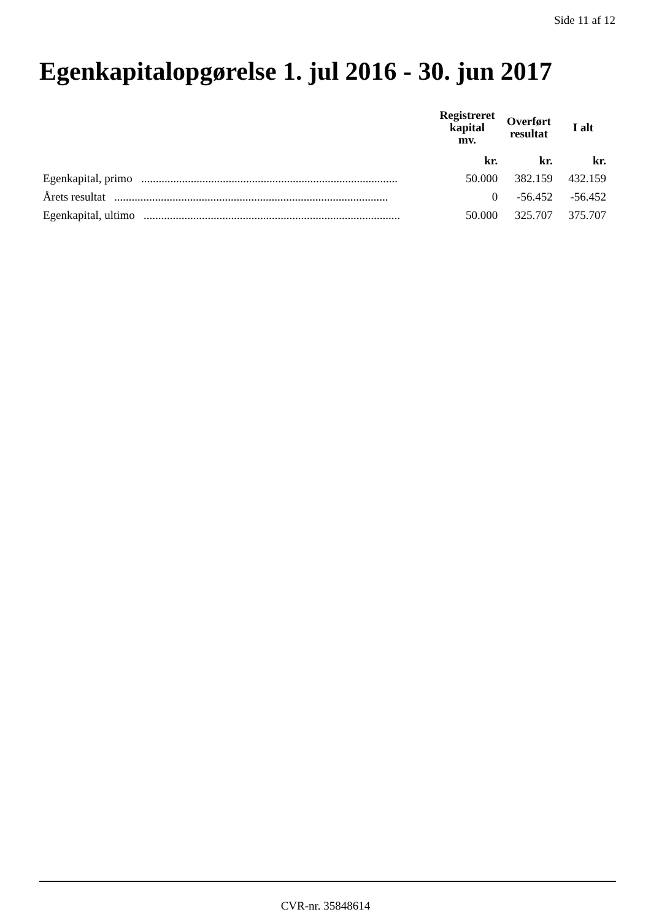Side 11 af 12
Egenkapitalopgørelse 1. jul 2016 - 30. jun 2017
| | Registreret kapital mv. | Overført resultat | I alt |
| --- | --- | --- | --- |
| | kr. | kr. | kr. |
| Egenkapital, primo ........................................................................................ | 50.000 | 382.159 | 432.159 |
| Årets resultat .............................................................................................. | 0 | -56.452 | -56.452 |
| Egenkapital, ultimo ........................................................................................ | 50.000 | 325.707 | 375.707 |
CVR-nr. 35848614